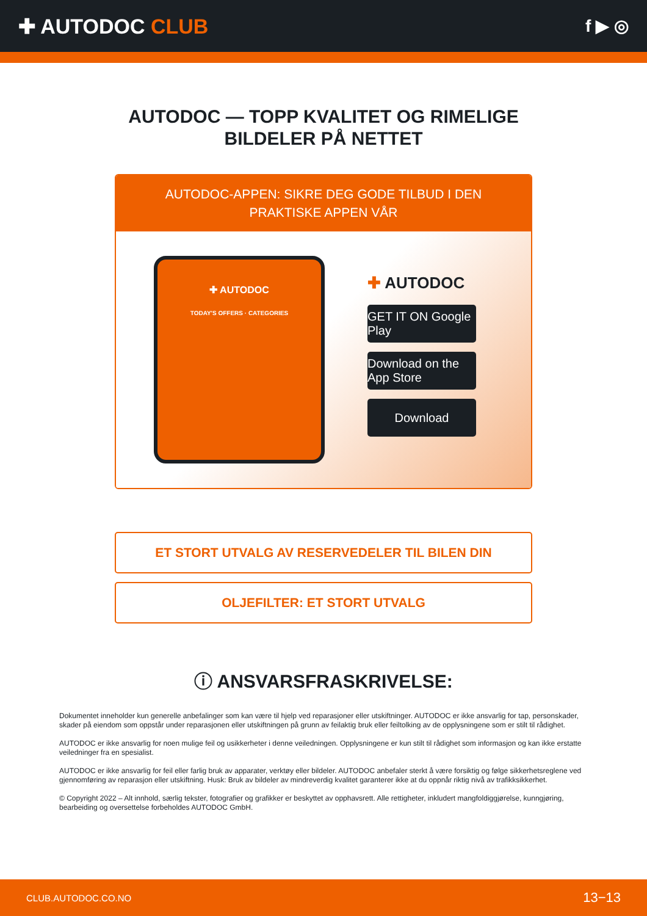✚ AUTODOC CLUB
f ▶ ◎
AUTODOC — TOPP KVALITET OG RIMELIGE BILDELER PÅ NETTET
AUTODOC-APPEN: SIKRE DEG GODE TILBUD I DEN PRAKTISKE APPEN VÅR
✚ AUTODOC
TODAY'S OFFERS · CATEGORIES
✚ AUTODOC
GET IT ON Google Play
Download on the App Store
Download
ET STORT UTVALG AV RESERVEDELER TIL BILEN DIN
OLJEFILTER: ET STORT UTVALG
ⓘ ANSVARSFRASKRIVELSE:
Dokumentet inneholder kun generelle anbefalinger som kan være til hjelp ved reparasjoner eller utskiftninger. AUTODOC er ikke ansvarlig for tap, personskader, skader på eiendom som oppstår under reparasjonen eller utskiftningen på grunn av feilaktig bruk eller feiltolking av de opplysningene som er stilt til rådighet.
AUTODOC er ikke ansvarlig for noen mulige feil og usikkerheter i denne veiledningen. Opplysningene er kun stilt til rådighet som informasjon og kan ikke erstatte veiledninger fra en spesialist.
AUTODOC er ikke ansvarlig for feil eller farlig bruk av apparater, verktøy eller bildeler. AUTODOC anbefaler sterkt å være forsiktig og følge sikkerhetsreglene ved gjennomføring av reparasjon eller utskiftning. Husk: Bruk av bildeler av mindreverdig kvalitet garanterer ikke at du oppnår riktig nivå av trafikksikkerhet.
© Copyright 2022 – Alt innhold, særlig tekster, fotografier og grafikker er beskyttet av opphavsrett. Alle rettigheter, inkludert mangfoldiggjørelse, kunngjøring, bearbeiding og oversettelse forbeholdes AUTODOC GmbH.
CLUB.AUTODOC.CO.NO 13−13